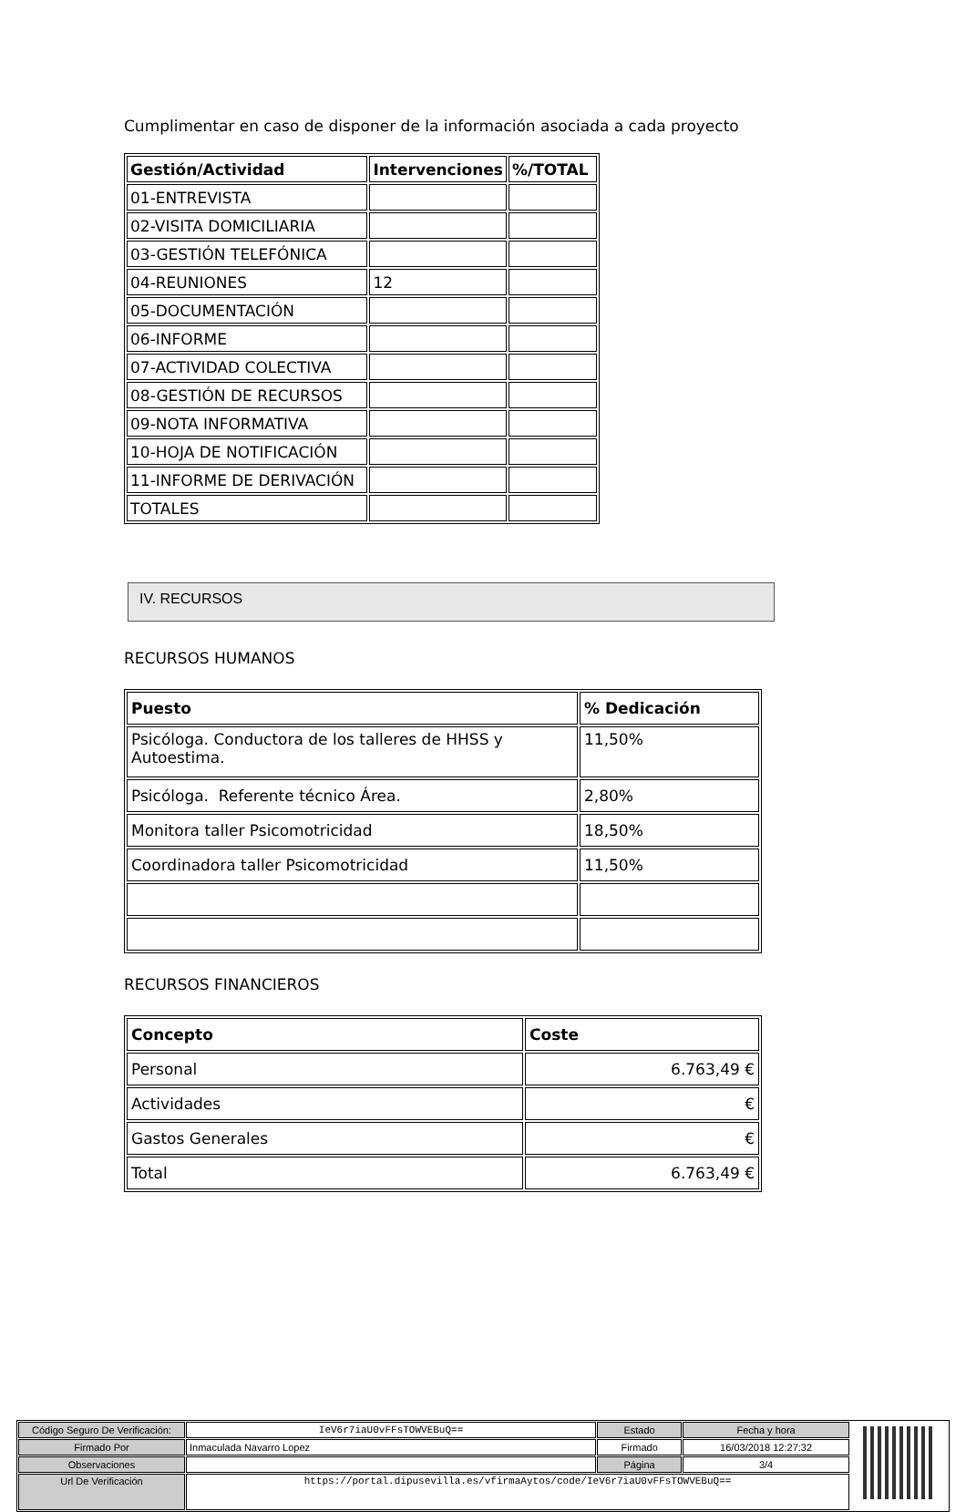Cumplimentar en caso de disponer de la información asociada a cada proyecto
| Gestión/Actividad | Intervenciones | %/TOTAL |
| --- | --- | --- |
| 01-ENTREVISTA | | |
| 02-VISITA DOMICILIARIA | | |
| 03-GESTIÓN TELEFÓNICA | | |
| 04-REUNIONES | 12 | |
| 05-DOCUMENTACIÓN | | |
| 06-INFORME | | |
| 07-ACTIVIDAD COLECTIVA | | |
| 08-GESTIÓN DE RECURSOS | | |
| 09-NOTA INFORMATIVA | | |
| 10-HOJA DE NOTIFICACIÓN | | |
| 11-INFORME DE DERIVACIÓN | | |
| TOTALES | | |
IV. RECURSOS
RECURSOS HUMANOS
| Puesto | % Dedicación |
| --- | --- |
| Psicóloga. Conductora de los talleres de HHSS y Autoestima. | 11,50% |
| Psicóloga. Referente técnico Área. | 2,80% |
| Monitora taller Psicomotricidad | 18,50% |
| Coordinadora taller Psicomotricidad | 11,50% |
RECURSOS FINANCIEROS
| Concepto | Coste |
| --- | --- |
| Personal | 6.763,49 € |
| Actividades | € |
| Gastos Generales | € |
| Total | 6.763,49 € |
| Código Seguro De Verificación: | IeV6r7iaU0vFFsTOWVEBuQ== | Estado | Fecha y hora |
| Firmado Por | Inmaculada Navarro Lopez | Firmado | 16/03/2018 12:27:32 |
| Observaciones | | Página | 3/4 |
| Url De Verificación | https://portal.dipusevilla.es/vfirmaAytos/code/IeV6r7iaU0vFFsTOWVEBuQ== | | |